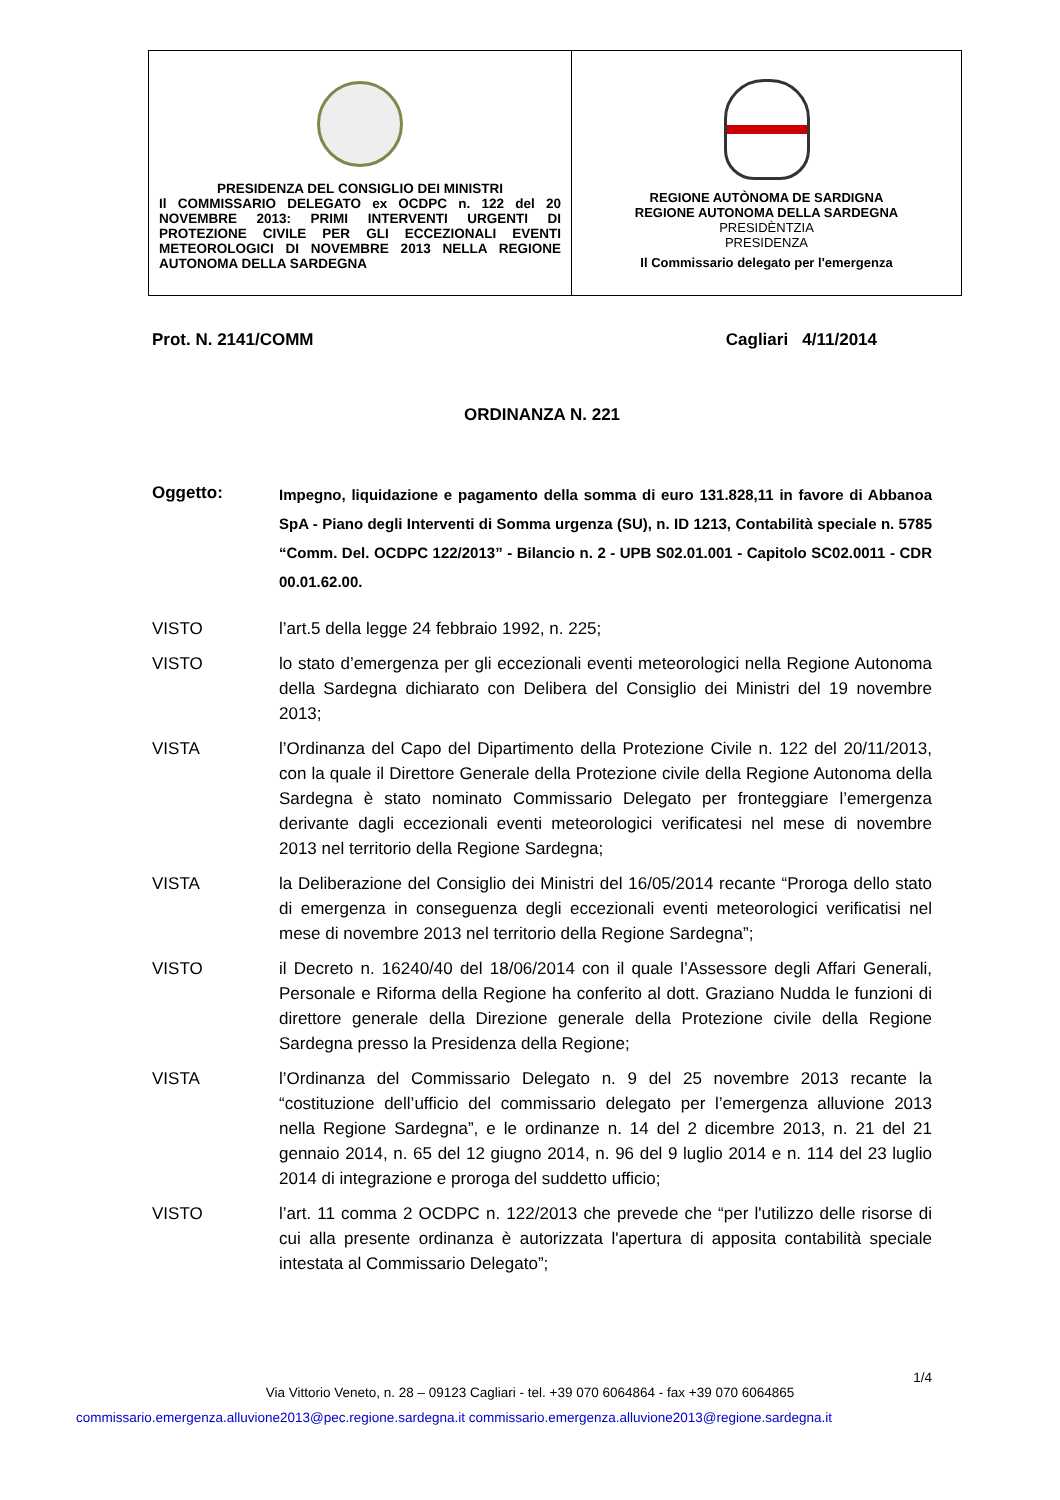PRESIDENZA DEL CONSIGLIO DEI MINISTRI
Il COMMISSARIO DELEGATO ex OCDPC n. 122 del 20 NOVEMBRE 2013: PRIMI INTERVENTI URGENTI DI PROTEZIONE CIVILE PER GLI ECCEZIONALI EVENTI METEOROLOGICI DI NOVEMBRE 2013 NELLA REGIONE AUTONOMA DELLA SARDEGNA
REGIONE AUTÒNOMA DE SARDIGNA
REGIONE AUTONOMA DELLA SARDEGNA
PRESIDÈNTZIA
PRESIDENZA
Il Commissario delegato per l'emergenza
Prot. N. 2141/COMM Cagliari 4/11/2014
ORDINANZA N. 221
Oggetto:
Impegno, liquidazione e pagamento della somma di euro 131.828,11 in favore di Abbanoa SpA - Piano degli Interventi di Somma urgenza (SU), n. ID 1213, Contabilità speciale n. 5785 “Comm. Del. OCDPC 122/2013” - Bilancio n. 2 - UPB S02.01.001 - Capitolo SC02.0011 - CDR 00.01.62.00.
VISTO l’art.5 della legge 24 febbraio 1992, n. 225;
VISTO lo stato d’emergenza per gli eccezionali eventi meteorologici nella Regione Autonoma della Sardegna dichiarato con Delibera del Consiglio dei Ministri del 19 novembre 2013;
VISTA l’Ordinanza del Capo del Dipartimento della Protezione Civile n. 122 del 20/11/2013, con la quale il Direttore Generale della Protezione civile della Regione Autonoma della Sardegna è stato nominato Commissario Delegato per fronteggiare l’emergenza derivante dagli eccezionali eventi meteorologici verificatesi nel mese di novembre 2013 nel territorio della Regione Sardegna;
VISTA la Deliberazione del Consiglio dei Ministri del 16/05/2014 recante “Proroga dello stato di emergenza in conseguenza degli eccezionali eventi meteorologici verificatisi nel mese di novembre 2013 nel territorio della Regione Sardegna”;
VISTO il Decreto n. 16240/40 del 18/06/2014 con il quale l’Assessore degli Affari Generali, Personale e Riforma della Regione ha conferito al dott. Graziano Nudda le funzioni di direttore generale della Direzione generale della Protezione civile della Regione Sardegna presso la Presidenza della Regione;
VISTA l’Ordinanza del Commissario Delegato n. 9 del 25 novembre 2013 recante la “costituzione dell’ufficio del commissario delegato per l’emergenza alluvione 2013 nella Regione Sardegna”, e le ordinanze n. 14 del 2 dicembre 2013, n. 21 del 21 gennaio 2014, n. 65 del 12 giugno 2014, n. 96 del 9 luglio 2014 e n. 114 del 23 luglio 2014 di integrazione e proroga del suddetto ufficio;
VISTO l’art. 11 comma 2 OCDPC n. 122/2013 che prevede che “per l'utilizzo delle risorse di cui alla presente ordinanza è autorizzata l'apertura di apposita contabilità speciale intestata al Commissario Delegato”;
1/4
Via Vittorio Veneto, n. 28 – 09123 Cagliari - tel. +39 070 6064864 - fax +39 070 6064865
commissario.emergenza.alluvione2013@pec.regione.sardegna.it commissario.emergenza.alluvione2013@regione.sardegna.it